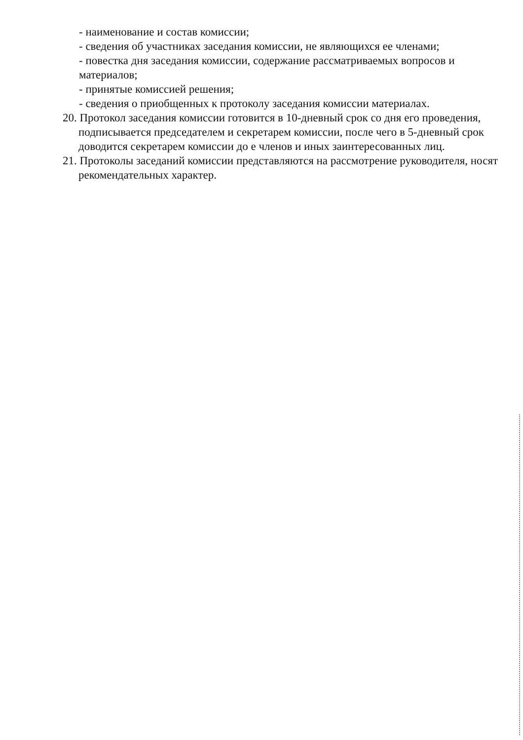- наименование и состав комиссии;
- сведения об участниках заседания комиссии, не являющихся ее членами;
- повестка дня заседания комиссии, содержание рассматриваемых вопросов и материалов;
- принятые комиссией решения;
- сведения о приобщенных к протоколу заседания комиссии материалах.
20. Протокол заседания комиссии готовится в 10-дневный срок со дня его проведения, подписывается председателем и секретарем комиссии, после чего в 5-дневный срок доводится секретарем комиссии до е членов и иных заинтересованных лиц.
21. Протоколы заседаний комиссии представляются на рассмотрение руководителя, носят рекомендательных характер.